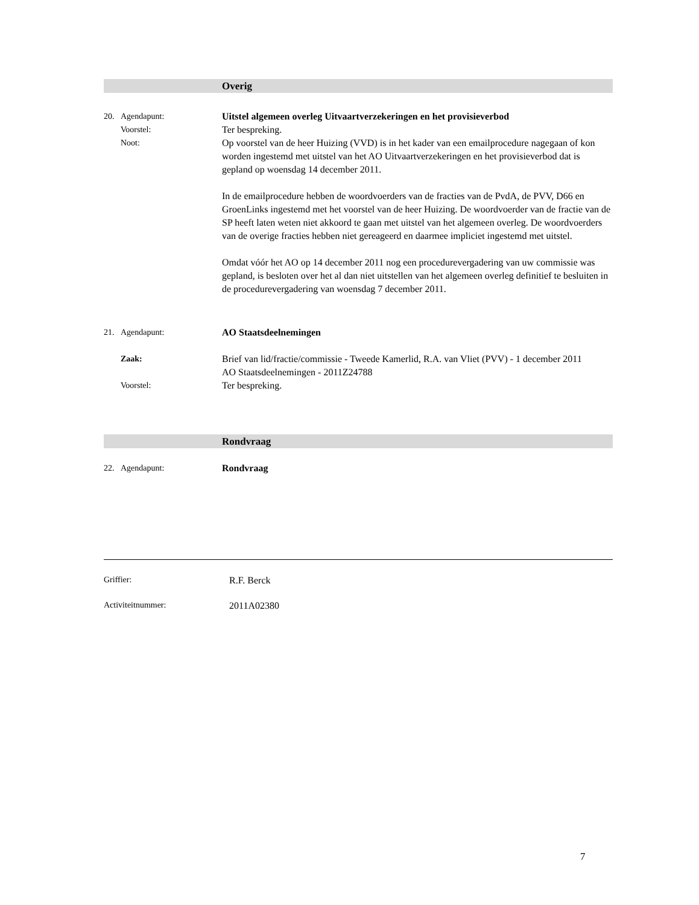Overig
20. Agendapunt: Uitstel algemeen overleg Uitvaartverzekeringen en het provisieverbod
Voorstel: Ter bespreking.
Noot: Op voorstel van de heer Huizing (VVD) is in het kader van een emailprocedure nagegaan of kon worden ingestemd met uitstel van het AO Uitvaartverzekeringen en het provisieverbod dat is gepland op woensdag 14 december 2011.
In de emailprocedure hebben de woordvoerders van de fracties van de PvdA, de PVV, D66 en GroenLinks ingestemd met het voorstel van de heer Huizing. De woordvoerder van de fractie van de SP heeft laten weten niet akkoord te gaan met uitstel van het algemeen overleg. De woordvoerders van de overige fracties hebben niet gereageerd en daarmee impliciet ingestemd met uitstel.
Omdat vóór het AO op 14 december 2011 nog een procedurevergadering van uw commissie was gepland, is besloten over het al dan niet uitstellen van het algemeen overleg definitief te besluiten in de procedurevergadering van woensdag 7 december 2011.
21. Agendapunt: AO Staatsdeelnemingen
Zaak: Brief van lid/fractie/commissie - Tweede Kamerlid, R.A. van Vliet (PVV) - 1 december 2011
AO Staatsdeelnemingen - 2011Z24788
Voorstel: Ter bespreking.
Rondvraag
22. Agendapunt: Rondvraag
Griffier: R.F. Berck
Activiteitnummer: 2011A02380
7